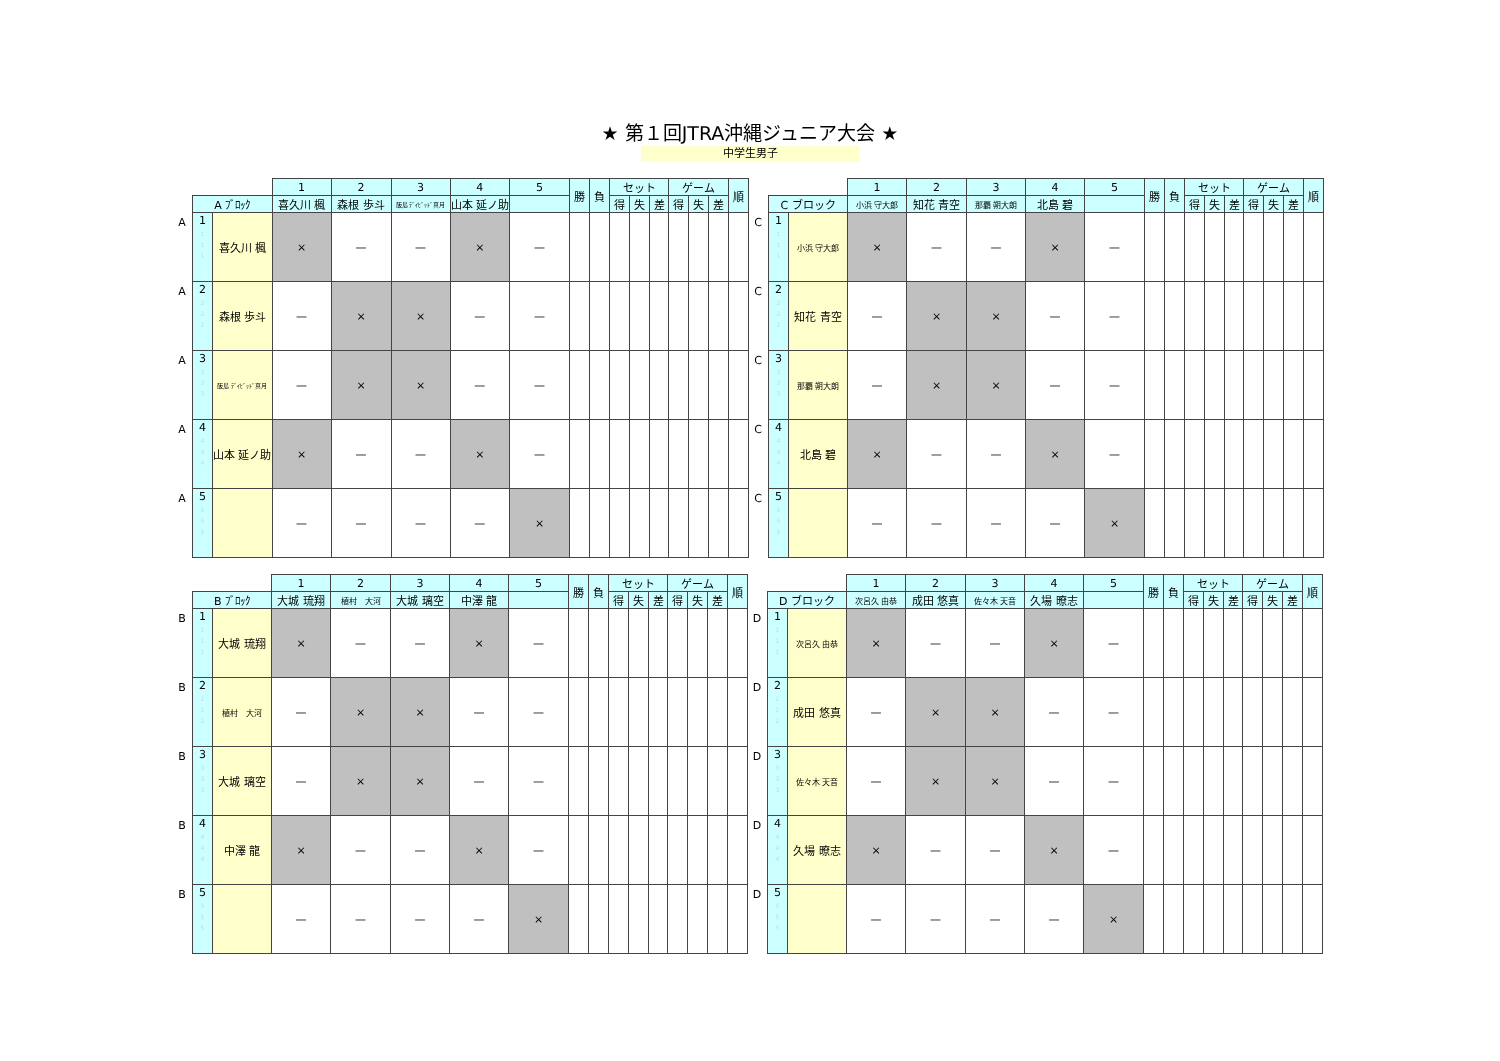★ 第１回JTRA沖縄ジュニア大会 ★
中学生男子
| | | | 1 | 2 | 3 | 4 | 5 | 勝 | 負 | セット | | | ゲーム | | | 順 |
| | A ﾌﾞﾛｯｸ | | 喜久川 楓 | 森根 歩斗 | 飯島 ﾃﾞｲﾋﾞｯﾄﾞ真月 | 山本 延ノ助 | | | | 得 | 失 | 差 | 得 | 失 | 差 | |
| A | 1 1 1 1 | 喜久川 楓 | × | — | — | × | — | | | | | | | | | |
| A | 2 2 2 2 | 森根 歩斗 | — | × | × | — | — | | | | | | | | | |
| A | 3 3 3 3 | 飯島 ﾃﾞｲﾋﾞｯﾄﾞ真月 | — | × | × | — | — | | | | | | | | | |
| A | 4 4 4 4 | 山本 延ノ助 | × | — | — | × | — | | | | | | | | | |
| A | 5 5 5 5 | | — | — | — | — | × | | | | | | | | | |
| | | | 1 | 2 | 3 | 4 | 5 | 勝 | 負 | セット | | | ゲーム | | | 順 |
| | C ブロック | | 小浜 守大郎 | 知花 青空 | 那覇 朔大朗 | 北島 碧 | | | | 得 | 失 | 差 | 得 | 失 | 差 | |
| C | 1 1 1 1 | 小浜 守大郎 | × | — | — | × | — | | | | | | | | | |
| C | 2 2 2 2 | 知花 青空 | — | × | × | — | — | | | | | | | | | |
| C | 3 3 3 3 | 那覇 朔大朗 | — | × | × | — | — | | | | | | | | | |
| C | 4 4 4 4 | 北島 碧 | × | — | — | × | — | | | | | | | | | |
| C | 5 5 5 5 | | — | — | — | — | × | | | | | | | | | |
| | | | 1 | 2 | 3 | 4 | 5 | 勝 | 負 | セット | | | ゲーム | | | 順 |
| | B ﾌﾞﾛｯｸ | | 大城 琉翔 | 植村 大河 | 大城 璃空 | 中澤 龍 | | | | 得 | 失 | 差 | 得 | 失 | 差 | |
| B | 1 1 1 1 | 大城 琉翔 | × | — | — | × | — | | | | | | | | | |
| B | 2 2 2 2 | 植村 大河 | — | × | × | — | — | | | | | | | | | |
| B | 3 3 3 3 | 大城 璃空 | — | × | × | — | — | | | | | | | | | |
| B | 4 4 4 4 | 中澤 龍 | × | — | — | × | — | | | | | | | | | |
| B | 5 5 5 5 | | — | — | — | — | × | | | | | | | | | |
| | | | 1 | 2 | 3 | 4 | 5 | 勝 | 負 | セット | | | ゲーム | | | 順 |
| | D ブロック | | 次呂久 由恭 | 成田 悠真 | 佐々木 天音 | 久場 暸志 | | | | 得 | 失 | 差 | 得 | 失 | 差 | |
| D | 1 1 1 1 | 次呂久 由恭 | × | — | — | × | — | | | | | | | | | |
| D | 2 2 2 2 | 成田 悠真 | — | × | × | — | — | | | | | | | | | |
| D | 3 3 3 3 | 佐々木 天音 | — | × | × | — | — | | | | | | | | | |
| D | 4 4 4 4 | 久場 暸志 | × | — | — | × | — | | | | | | | | | |
| D | 5 5 5 5 | | — | — | — | — | × | | | | | | | | | |